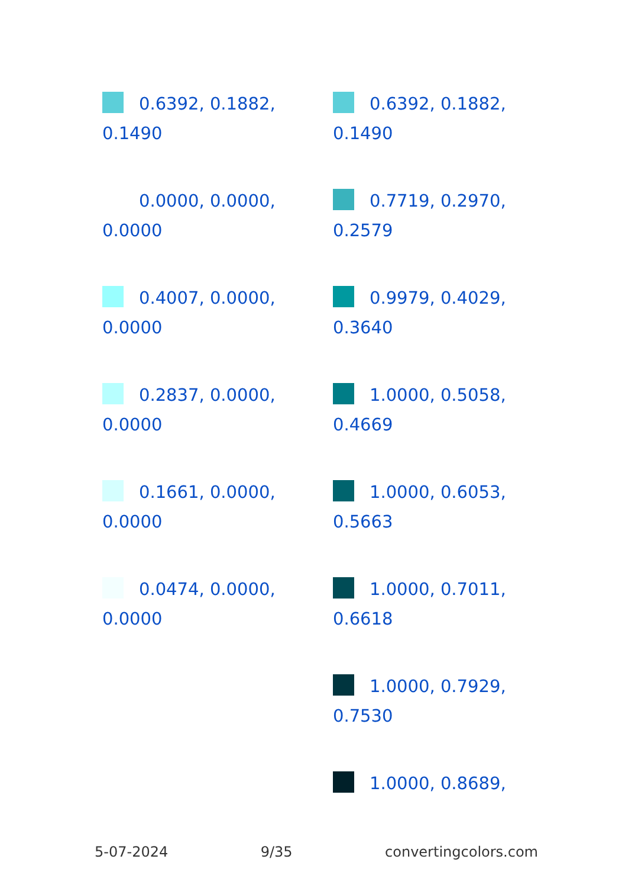0.6392, 0.1882, 0.1490
0.0000, 0.0000, 0.0000
0.4007, 0.0000, 0.0000
0.2837, 0.0000, 0.0000
0.1661, 0.0000, 0.0000
0.0474, 0.0000, 0.0000
0.6392, 0.1882, 0.1490
0.7719, 0.2970, 0.2579
0.9979, 0.4029, 0.3640
1.0000, 0.5058, 0.4669
1.0000, 0.6053, 0.5663
1.0000, 0.7011, 0.6618
1.0000, 0.7929, 0.7530
1.0000, 0.8689,
5-07-2024 9/35 convertingcolors.com